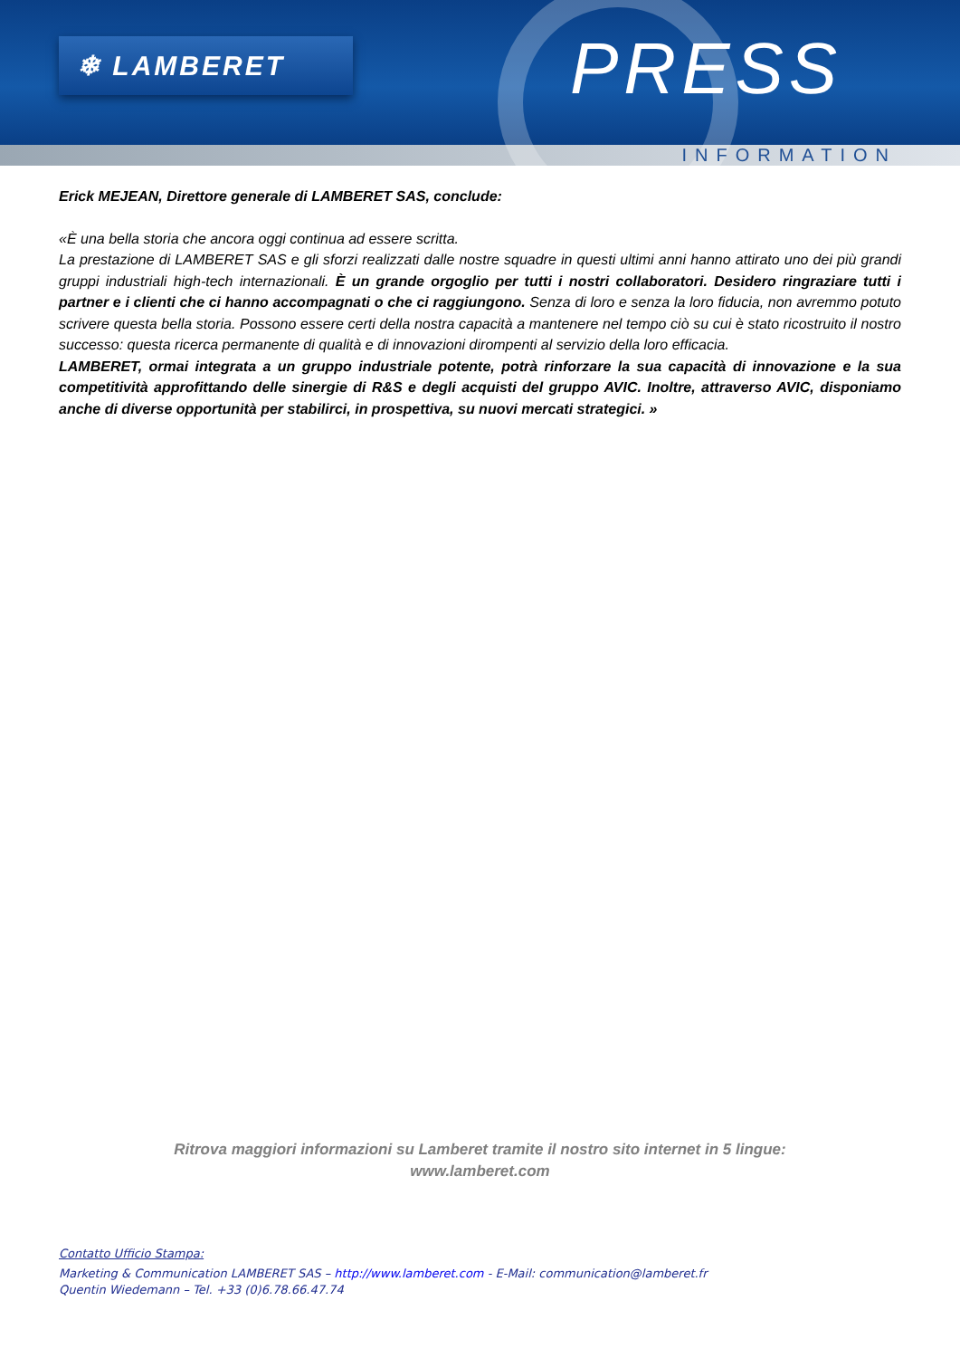❄ LAMBERET PRESS
INFORMATION
Erick MEJEAN, Direttore generale di LAMBERET SAS, conclude:
«È una bella storia che ancora oggi continua ad essere scritta.
La prestazione di LAMBERET SAS e gli sforzi realizzati dalle nostre squadre in questi ultimi anni hanno attirato uno dei più grandi gruppi industriali high-tech internazionali. È un grande orgoglio per tutti i nostri collaboratori. Desidero ringraziare tutti i partner e i clienti che ci hanno accompagnati o che ci raggiungono. Senza di loro e senza la loro fiducia, non avremmo potuto scrivere questa bella storia. Possono essere certi della nostra capacità a mantenere nel tempo ciò su cui è stato ricostruito il nostro successo: questa ricerca permanente di qualità e di innovazioni dirompenti al servizio della loro efficacia.
LAMBERET, ormai integrata a un gruppo industriale potente, potrà rinforzare la sua capacità di innovazione e la sua competitività approfittando delle sinergie di R&S e degli acquisti del gruppo AVIC. Inoltre, attraverso AVIC, disponiamo anche di diverse opportunità per stabilirci, in prospettiva, su nuovi mercati strategici. »
Ritrova maggiori informazioni su Lamberet tramite il nostro sito internet in 5 lingue:
www.lamberet.com
Contatto Ufficio Stampa:
Marketing & Communication LAMBERET SAS – http://www.lamberet.com - E-Mail: communication@lamberet.fr
Quentin Wiedemann – Tel. +33 (0)6.78.66.47.74